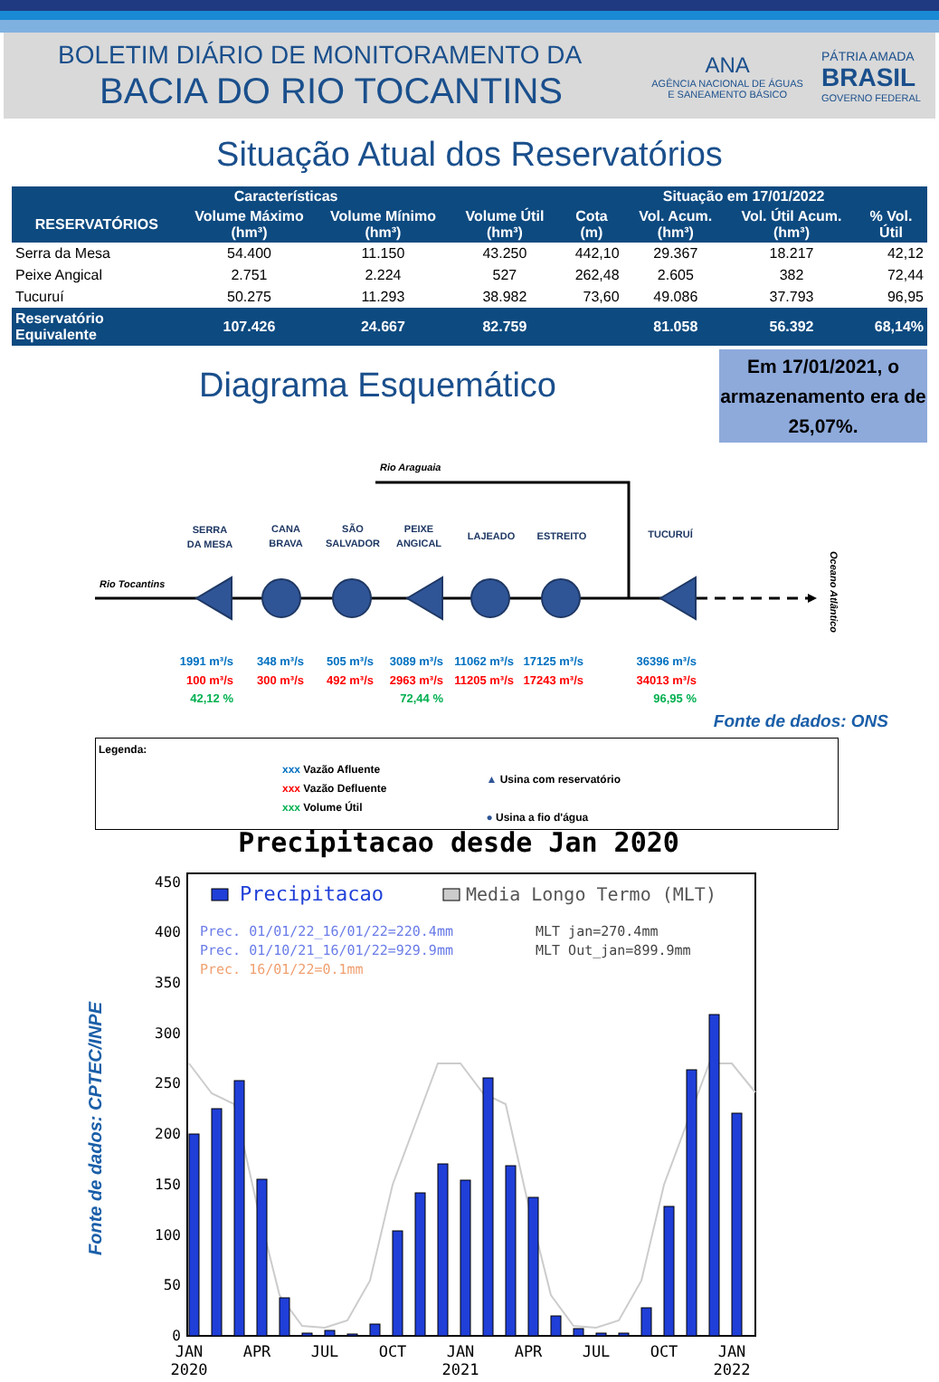BOLETIM DIÁRIO DE MONITORAMENTO DA
BACIA DO RIO TOCANTINS
ANA
AGÊNCIA NACIONAL DE ÁGUAS
E SANEAMENTO BÁSICO
PÁTRIA AMADA
BRASIL
GOVERNO FEDERAL
Situação Atual dos Reservatórios
| Características | | | | Situação em 17/01/2022 | | | |
| --- | --- | --- | --- | --- | --- | --- | --- |
| RESERVATÓRIOS | Volume Máximo (hm³) | Volume Mínimo (hm³) | Volume Útil (hm³) | Cota (m) | Vol. Acum. (hm³) | Vol. Útil Acum. (hm³) | % Vol. Útil |
| Serra da Mesa | 54.400 | 11.150 | 43.250 | 442,10 | 29.367 | 18.217 | 42,12 |
| Peixe Angical | 2.751 | 2.224 | 527 | 262,48 | 2.605 | 382 | 72,44 |
| Tucuruí | 50.275 | 11.293 | 38.982 | 73,60 | 49.086 | 37.793 | 96,95 |
| Reservatório Equivalente | 107.426 | 24.667 | 82.759 | | 81.058 | 56.392 | 68,14% |
Em 17/01/2021, o armazenamento era de 25,07%.
Diagrama Esquemático
Rio Araguaia
Rio Tocantins
SERRA
DA MESA
CANA
BRAVA
SÃO
SALVADOR
PEIXE
ANGICAL
LAJEADO
ESTREITO
TUCURUÍ
Oceano Atlântico
1991 m³/s
348 m³/s
505 m³/s
3089 m³/s
11062 m³/s
17125 m³/s
36396 m³/s
100 m³/s
300 m³/s
492 m³/s
2963 m³/s
11205 m³/s
17243 m³/s
34013 m³/s
42,12 %
72,44 %
96,95 %
Fonte de dados: ONS
Legenda:
xxx Vazão Afluente
xxx Vazão Defluente
xxx Volume Útil
▲ Usina com reservatório
● Usina a fio d'água
Precipitacao desde Jan 2020
Fonte de dados: CPTEC/INPE
Precipitacao
Media Longo Termo (MLT)
Prec. 01/01/22_16/01/22=220.4mm
Prec. 01/10/21_16/01/22=929.9mm
Prec. 16/01/22=0.1mm
MLT jan=270.4mm
MLT Out_jan=899.9mm
0
50
100
150
200
250
300
350
400
450
JAN
2020
APR
JUL
OCT
JAN
2021
APR
JUL
OCT
JAN
2022